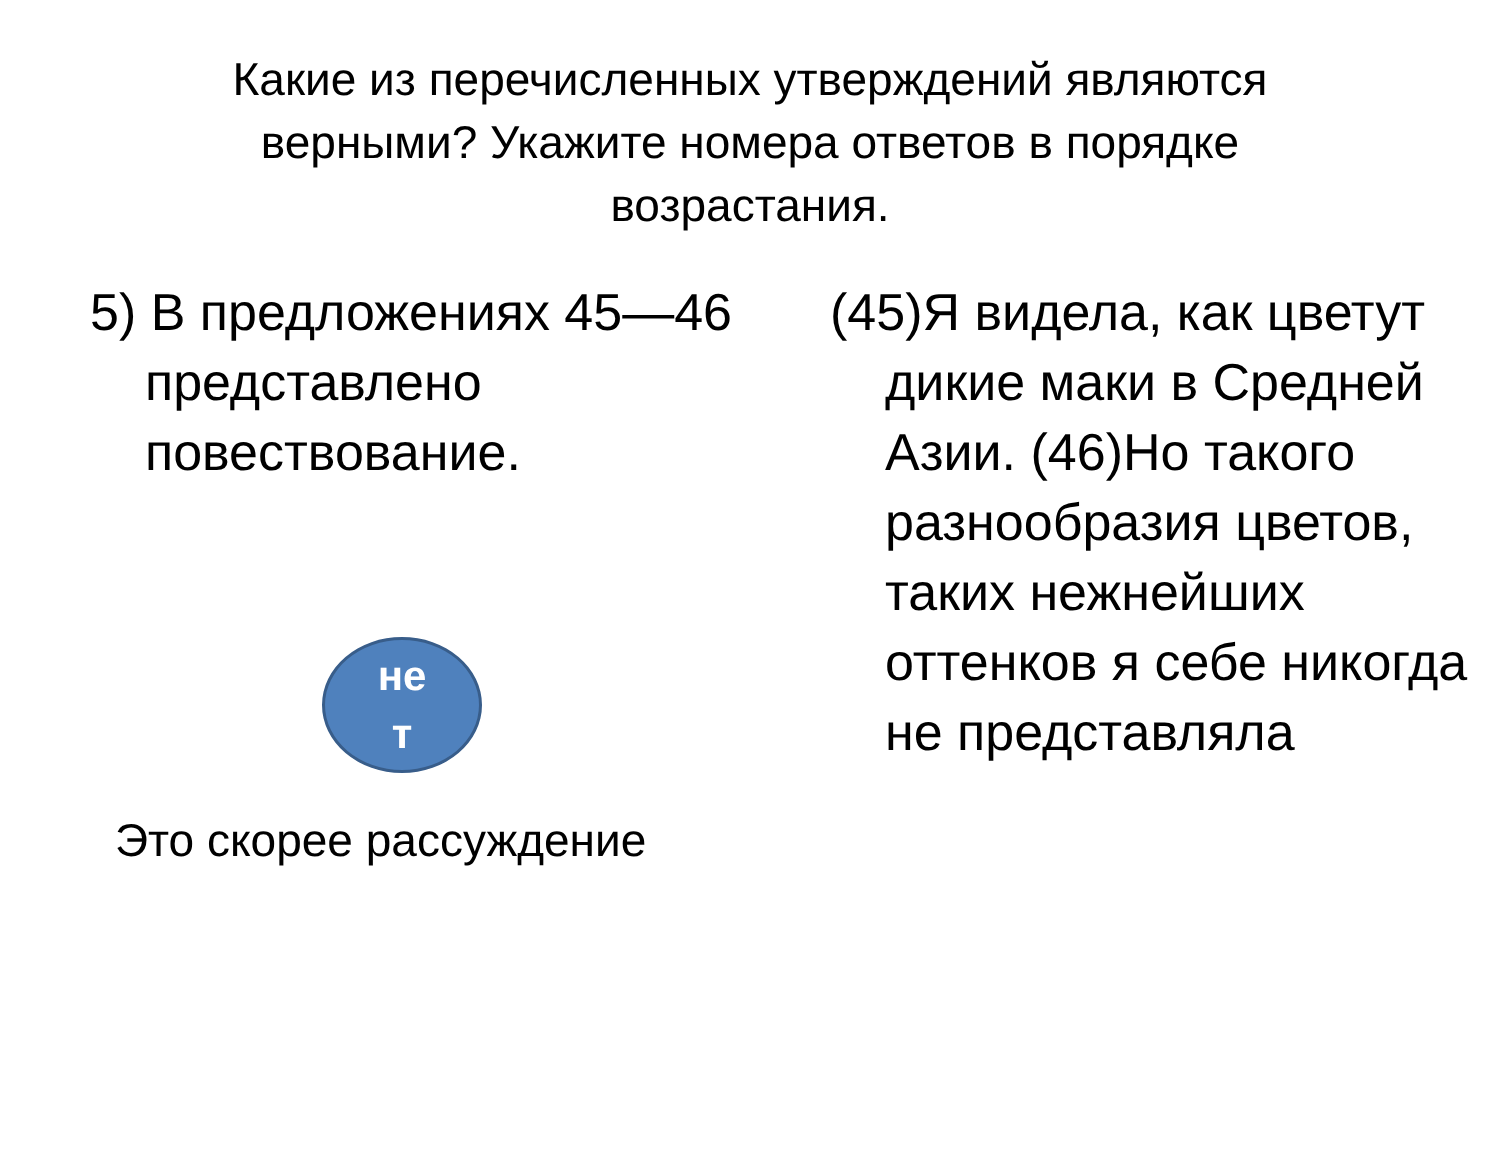Какие из перечисленных утверждений являются верными? Укажите номера ответов в порядке возрастания.
5) В предложениях 45—46 представлено повествование.
не
т
Это скорее рассуждение
(45)Я видела, как цветут дикие маки в Средней Азии. (46)Но такого разнообразия цветов, таких нежнейших оттенков я себе никогда не представляла